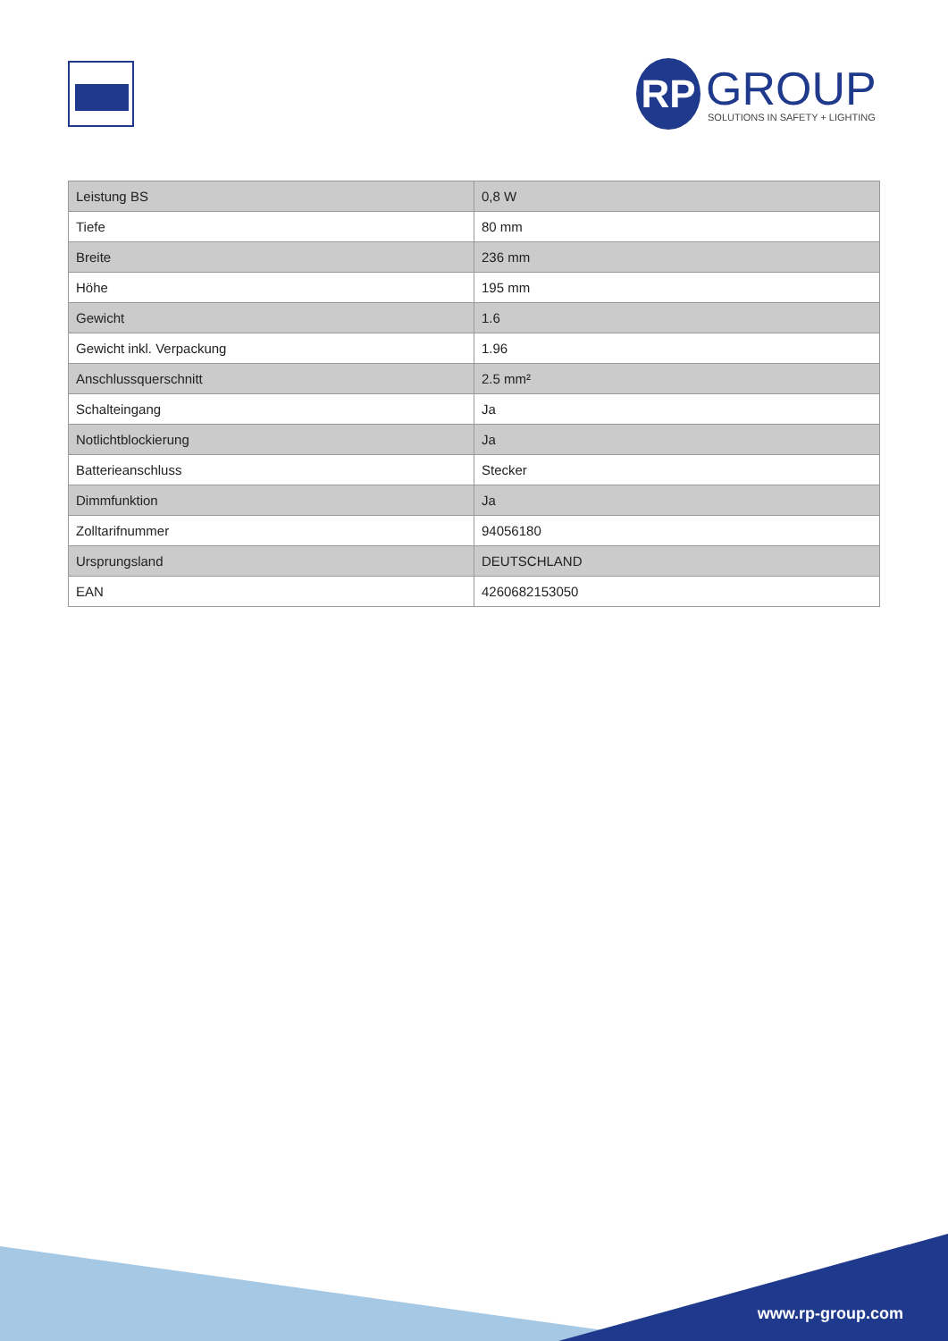RP
GROUP
SOLUTIONS IN SAFETY + LIGHTING
| Leistung BS | 0,8 W |
| Tiefe | 80 mm |
| Breite | 236 mm |
| Höhe | 195 mm |
| Gewicht | 1.6 |
| Gewicht inkl. Verpackung | 1.96 |
| Anschlussquerschnitt | 2.5 mm² |
| Schalteingang | Ja |
| Notlichtblockierung | Ja |
| Batterieanschluss | Stecker |
| Dimmfunktion | Ja |
| Zolltarifnummer | 94056180 |
| Ursprungsland | DEUTSCHLAND |
| EAN | 4260682153050 |
www.rp-group.com